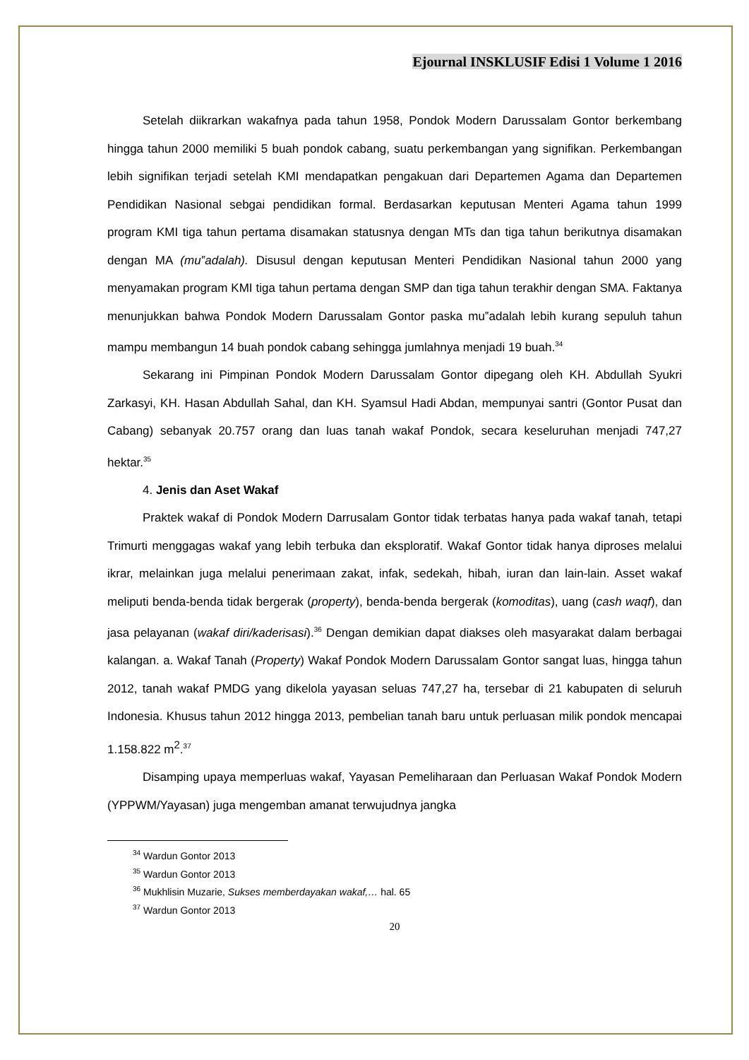Ejournal INSKLUSIF Edisi 1 Volume 1 2016
Setelah diikrarkan wakafnya pada tahun 1958, Pondok Modern Darussalam Gontor berkembang hingga tahun 2000 memiliki 5 buah pondok cabang, suatu perkembangan yang signifikan. Perkembangan lebih signifikan terjadi setelah KMI mendapatkan pengakuan dari Departemen Agama dan Departemen Pendidikan Nasional sebgai pendidikan formal. Berdasarkan keputusan Menteri Agama tahun 1999 program KMI tiga tahun pertama disamakan statusnya dengan MTs dan tiga tahun berikutnya disamakan dengan MA (mu‟adalah). Disusul dengan keputusan Menteri Pendidikan Nasional tahun 2000 yang menyamakan program KMI tiga tahun pertama dengan SMP dan tiga tahun terakhir dengan SMA. Faktanya menunjukkan bahwa Pondok Modern Darussalam Gontor paska mu‟adalah lebih kurang sepuluh tahun mampu membangun 14 buah pondok cabang sehingga jumlahnya menjadi 19 buah.<sup>34</sup>
Sekarang ini Pimpinan Pondok Modern Darussalam Gontor dipegang oleh KH. Abdullah Syukri Zarkasyi, KH. Hasan Abdullah Sahal, dan KH. Syamsul Hadi Abdan, mempunyai santri (Gontor Pusat dan Cabang) sebanyak 20.757 orang dan luas tanah wakaf Pondok, secara keseluruhan menjadi 747,27 hektar.<sup>35</sup>
4. Jenis dan Aset Wakaf
Praktek wakaf di Pondok Modern Darrusalam Gontor tidak terbatas hanya pada wakaf tanah, tetapi Trimurti menggagas wakaf yang lebih terbuka dan eksploratif. Wakaf Gontor tidak hanya diproses melalui ikrar, melainkan juga melalui penerimaan zakat, infak, sedekah, hibah, iuran dan lain-lain. Asset wakaf meliputi benda-benda tidak bergerak (property), benda-benda bergerak (komoditas), uang (cash waqf), dan jasa pelayanan (wakaf diri/kaderisasi).<sup>36</sup> Dengan demikian dapat diakses oleh masyarakat dalam berbagai kalangan. a. Wakaf Tanah (Property) Wakaf Pondok Modern Darussalam Gontor sangat luas, hingga tahun 2012, tanah wakaf PMDG yang dikelola yayasan seluas 747,27 ha, tersebar di 21 kabupaten di seluruh Indonesia. Khusus tahun 2012 hingga 2013, pembelian tanah baru untuk perluasan milik pondok mencapai 1.158.822 m<sup>2</sup>.<sup>37</sup>
Disamping upaya memperluas wakaf, Yayasan Pemeliharaan dan Perluasan Wakaf Pondok Modern (YPPWM/Yayasan) juga mengemban amanat terwujudnya jangka
<sup>34</sup> Wardun Gontor 2013
<sup>35</sup> Wardun Gontor 2013
<sup>36</sup> Mukhlisin Muzarie, Sukses memberdayakan wakaf,… hal. 65
<sup>37</sup> Wardun Gontor 2013
20